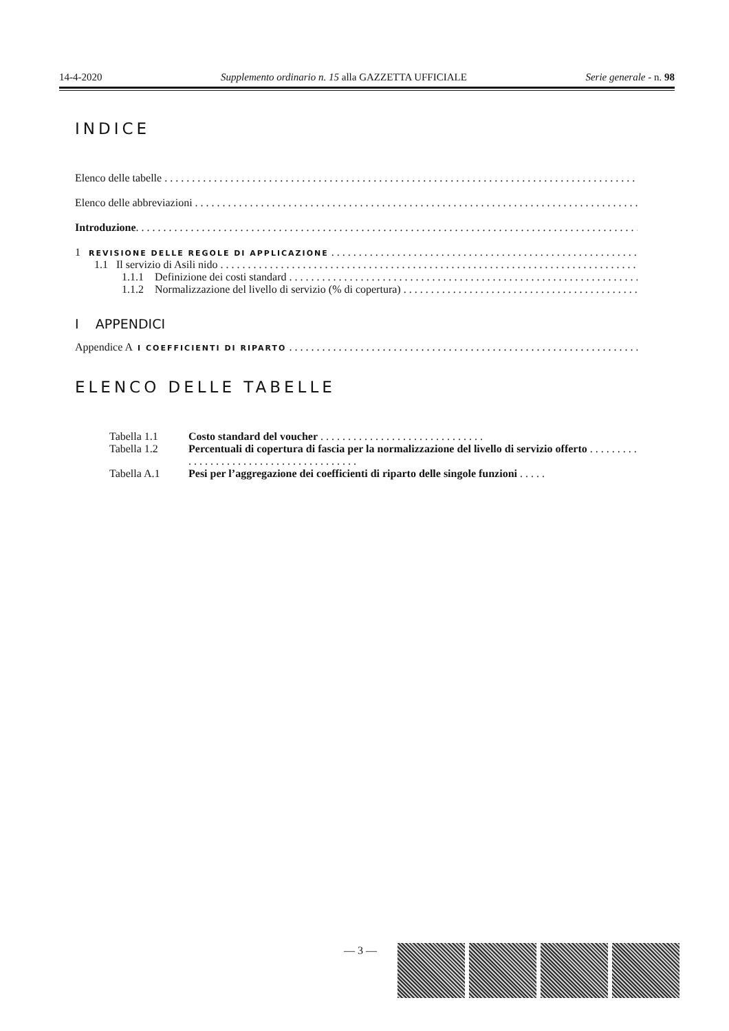14-4-2020 Supplemento ordinario n. 15 alla GAZZETTA UFFICIALE Serie generale - n. 98
INDICE
Elenco delle tabelle
Elenco delle abbreviazioni
Introduzione
1 REVISIONE DELLE REGOLE DI APPLICAZIONE
1.1 Il servizio di Asili nido
1.1.1 Definizione dei costi standard
1.1.2 Normalizzazione del livello di servizio (% di copertura)
I APPENDICI
Appendice A I COEFFICIENTI DI RIPARTO
ELENCO DELLE TABELLE
| Tabella 1.1 | Costo standard del voucher . . . . . . . . . . . . . . . . . . . . . . . . . . . . . . |
| Tabella 1.2 | Percentuali di copertura di fascia per la normalizzazione del livello di servizio offerto . . . . . . . . . . . . . . . . . . . . . . . . . . . . . . . . . . . . . . . . |
| Tabella A.1 | Pesi per l’aggregazione dei coefficienti di riparto delle singole funzioni . . . . . |
— 3 —